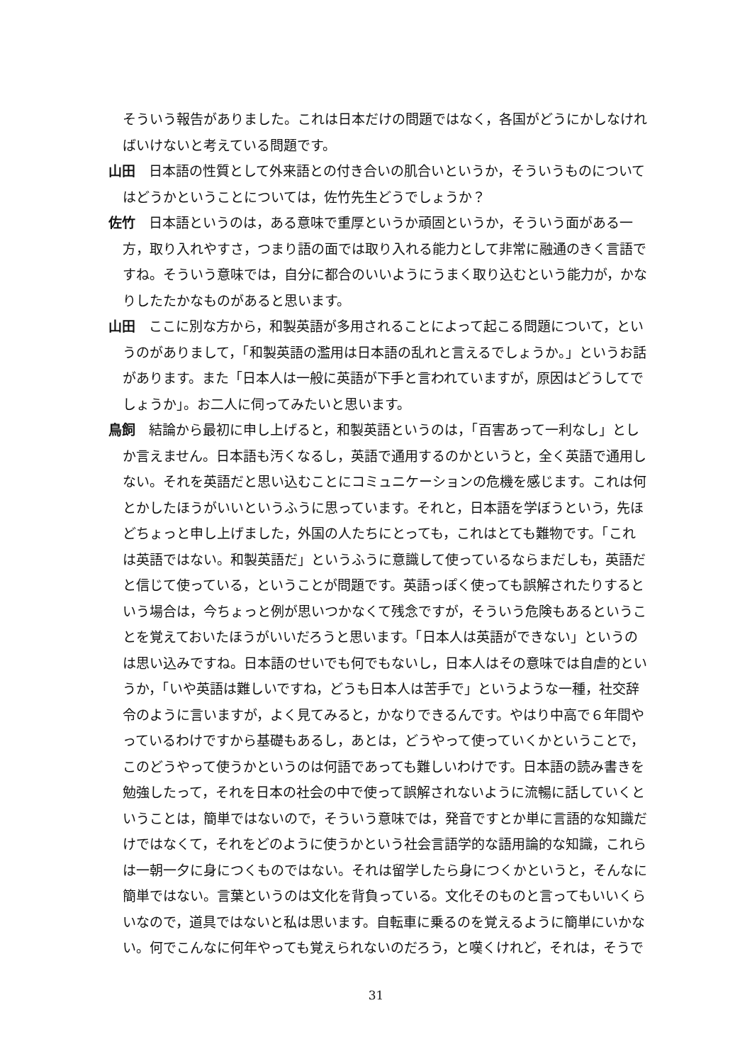そういう報告がありました。これは日本だけの問題ではなく，各国がどうにかしなければいけないと考えている問題です。
山田　日本語の性質として外来語との付き合いの肌合いというか，そういうものについてはどうかということについては，佐竹先生どうでしょうか？
佐竹　日本語というのは，ある意味で重厚というか頑固というか，そういう面がある一方，取り入れやすさ，つまり語の面では取り入れる能力として非常に融通のきく言語ですね。そういう意味では，自分に都合のいいようにうまく取り込むという能力が，かなりしたたかなものがあると思います。
山田　ここに別な方から，和製英語が多用されることによって起こる問題について，というのがありまして，「和製英語の濫用は日本語の乱れと言えるでしょうか。」というお話があります。また「日本人は一般に英語が下手と言われていますが，原因はどうしてでしょうか」。お二人に伺ってみたいと思います。
鳥飼　結論から最初に申し上げると，和製英語というのは，「百害あって一利なし」としか言えません。日本語も汚くなるし，英語で通用するのかというと，全く英語で通用しない。それを英語だと思い込むことにコミュニケーションの危機を感じます。これは何とかしたほうがいいというふうに思っています。それと，日本語を学ぼうという，先ほどちょっと申し上げました，外国の人たちにとっても，これはとても難物です。「これは英語ではない。和製英語だ」というふうに意識して使っているならまだしも，英語だと信じて使っている，ということが問題です。英語っぽく使っても誤解されたりするという場合は，今ちょっと例が思いつかなくて残念ですが，そういう危険もあるということを覚えておいたほうがいいだろうと思います。「日本人は英語ができない」というのは思い込みですね。日本語のせいでも何でもないし，日本人はその意味では自虐的というか，「いや英語は難しいですね，どうも日本人は苦手で」というような一種，社交辞令のように言いますが，よく見てみると，かなりできるんです。やはり中高で６年間やっているわけですから基礎もあるし，あとは，どうやって使っていくかということで，このどうやって使うかというのは何語であっても難しいわけです。日本語の読み書きを勉強したって，それを日本の社会の中で使って誤解されないように流暢に話していくということは，簡単ではないので，そういう意味では，発音ですとか単に言語的な知識だけではなくて，それをどのように使うかという社会言語学的な語用論的な知識，これらは一朝一夕に身につくものではない。それは留学したら身につくかというと，そんなに簡単ではない。言葉というのは文化を背負っている。文化そのものと言ってもいいくらいなので，道具ではないと私は思います。自転車に乗るのを覚えるように簡単にいかない。何でこんなに何年やっても覚えられないのだろう，と嘆くけれど，それは，そうで
31